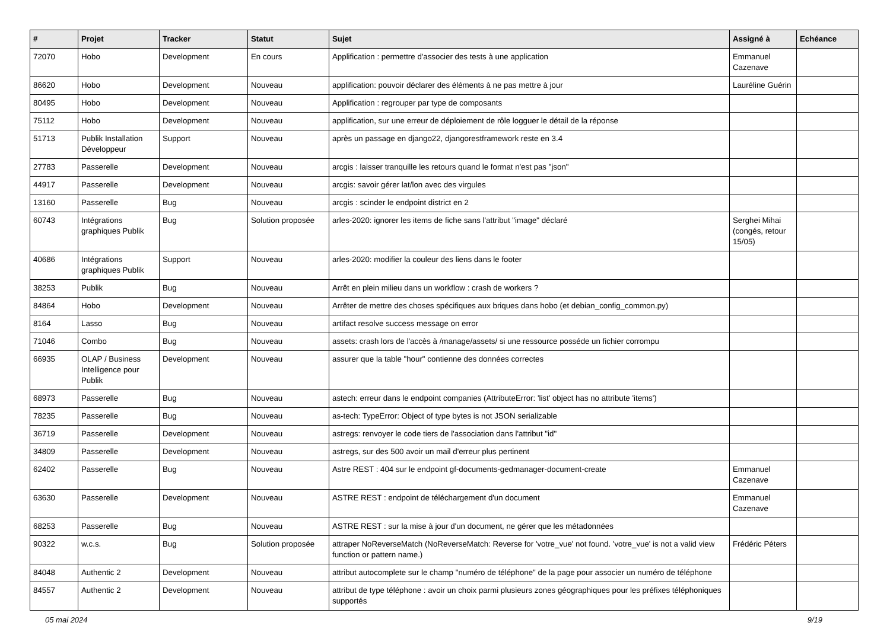| # | Projet | Tracker | Statut | Sujet | Assigné à | Echéance |
| --- | --- | --- | --- | --- | --- | --- |
| 72070 | Hobo | Development | En cours | Applification : permettre d'associer des tests à une application | Emmanuel Cazenave | |
| 86620 | Hobo | Development | Nouveau | applification: pouvoir déclarer des éléments à ne pas mettre à jour | Lauréline Guérin | |
| 80495 | Hobo | Development | Nouveau | Applification : regrouper par type de composants | | |
| 75112 | Hobo | Development | Nouveau | applification, sur une erreur de déploiement de rôle logguer le détail de la réponse | | |
| 51713 | Publik Installation Développeur | Support | Nouveau | après un passage en django22, djangorestframework reste en 3.4 | | |
| 27783 | Passerelle | Development | Nouveau | arcgis : laisser tranquille les retours quand le format n'est pas "json" | | |
| 44917 | Passerelle | Development | Nouveau | arcgis: savoir gérer lat/lon avec des virgules | | |
| 13160 | Passerelle | Bug | Nouveau | arcgis : scinder le endpoint district en 2 | | |
| 60743 | Intégrations graphiques Publik | Bug | Solution proposée | arles-2020: ignorer les items de fiche sans l'attribut "image" déclaré | Serghei Mihai (congés, retour 15/05) | |
| 40686 | Intégrations graphiques Publik | Support | Nouveau | arles-2020: modifier la couleur des liens dans le footer | | |
| 38253 | Publik | Bug | Nouveau | Arrêt en plein milieu dans un workflow : crash de workers ? | | |
| 84864 | Hobo | Development | Nouveau | Arrêter de mettre des choses spécifiques aux briques dans hobo (et debian_config_common.py) | | |
| 8164 | Lasso | Bug | Nouveau | artifact resolve success message on error | | |
| 71046 | Combo | Bug | Nouveau | assets: crash lors de l'accès à /manage/assets/ si une ressource posséde un fichier corrompu | | |
| 66935 | OLAP / Business Intelligence pour Publik | Development | Nouveau | assurer que la table "hour" contienne des données correctes | | |
| 68973 | Passerelle | Bug | Nouveau | astech: erreur dans le endpoint companies (AttributeError: 'list' object has no attribute 'items') | | |
| 78235 | Passerelle | Bug | Nouveau | as-tech: TypeError: Object of type bytes is not JSON serializable | | |
| 36719 | Passerelle | Development | Nouveau | astregs: renvoyer le code tiers de l'association dans l'attribut "id" | | |
| 34809 | Passerelle | Development | Nouveau | astregs, sur des 500 avoir un mail d'erreur plus pertinent | | |
| 62402 | Passerelle | Bug | Nouveau | Astre REST : 404 sur le endpoint gf-documents-gedmanager-document-create | Emmanuel Cazenave | |
| 63630 | Passerelle | Development | Nouveau | ASTRE REST : endpoint de téléchargement d'un document | Emmanuel Cazenave | |
| 68253 | Passerelle | Bug | Nouveau | ASTRE REST : sur la mise à jour d'un document, ne gérer que les métadonnées | | |
| 90322 | w.c.s. | Bug | Solution proposée | attraper NoReverseMatch (NoReverseMatch: Reverse for 'votre_vue' not found. 'votre_vue' is not a valid view function or pattern name.) | Frédéric Péters | |
| 84048 | Authentic 2 | Development | Nouveau | attribut autocomplete sur le champ "numéro de téléphone" de la page pour associer un numéro de téléphone | | |
| 84557 | Authentic 2 | Development | Nouveau | attribut de type téléphone : avoir un choix parmi plusieurs zones géographiques pour les préfixes téléphoniques supportés | | |
05 mai 2024 9/19